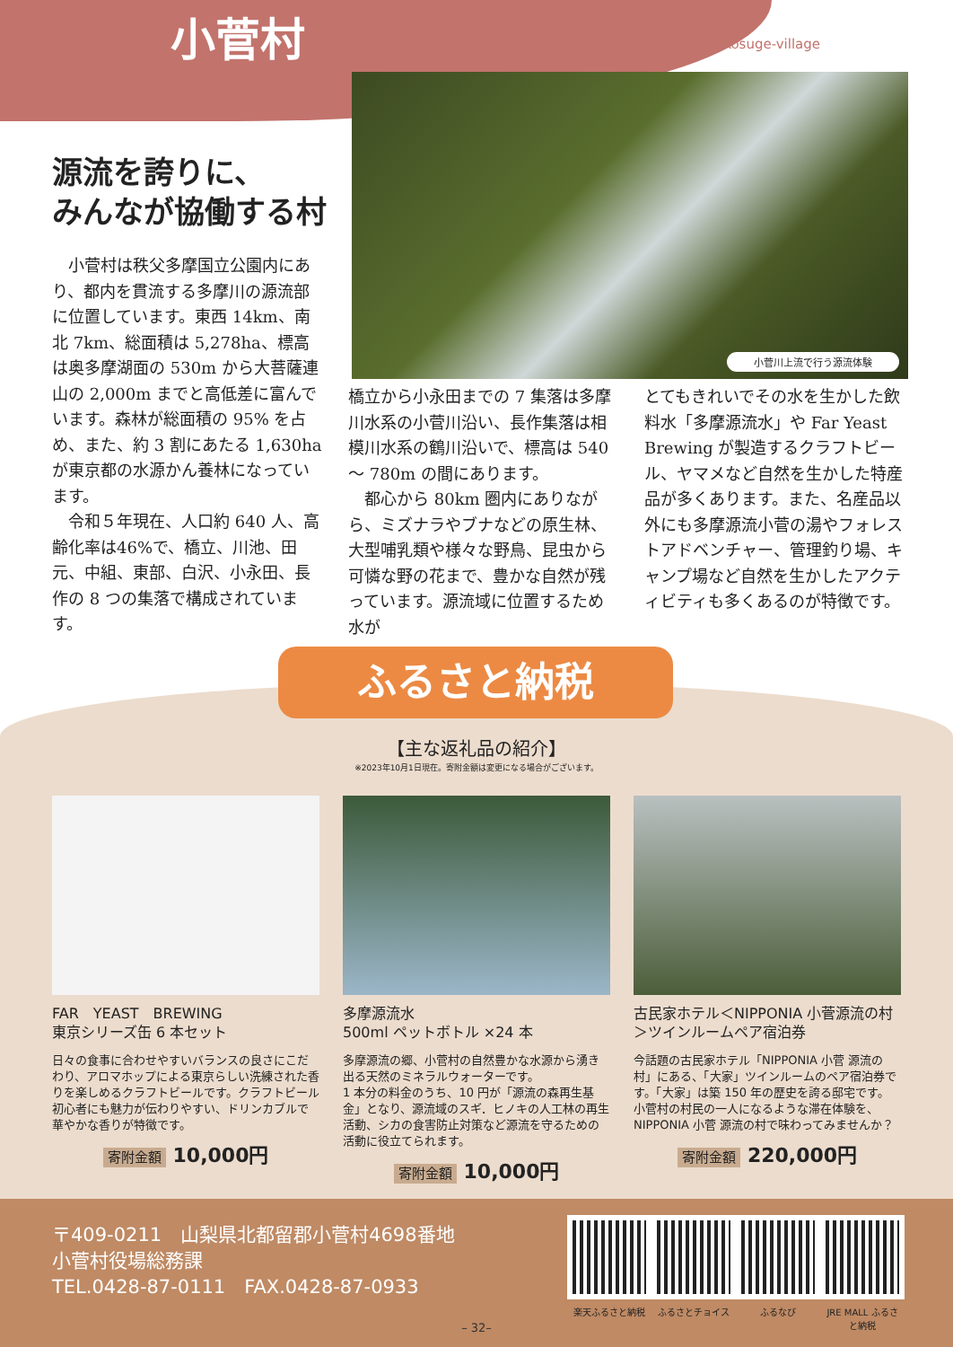小菅村
Kosuge-village
源流を誇りに、
みんなが協働する村
小菅川上流で行う源流体験
　小菅村は秩父多摩国立公園内にあり、都内を貫流する多摩川の源流部に位置しています。東西 14km、南北 7km、総面積は 5,278ha、標高は奥多摩湖面の 530m から大菩薩連山の 2,000m までと高低差に富んでいます。森林が総面積の 95% を占め、また、約 3 割にあたる 1,630ha が東京都の水源かん養林になっています。
　令和５年現在、人口約 640 人、高齢化率は46%で、橋立、川池、田元、中組、東部、白沢、小永田、長作の 8 つの集落で構成されています。
橋立から小永田までの 7 集落は多摩川水系の小菅川沿い、長作集落は相模川水系の鶴川沿いで、標高は 540 ～ 780m の間にあります。
　都心から 80km 圏内にありながら、ミズナラやブナなどの原生林、大型哺乳類や様々な野鳥、昆虫から可憐な野の花まで、豊かな自然が残っています。源流域に位置するため水が
とてもきれいでその水を生かした飲料水「多摩源流水」や Far Yeast Brewing が製造するクラフトビール、ヤマメなど自然を生かした特産品が多くあります。また、名産品以外にも多摩源流小菅の湯やフォレストアドベンチャー、管理釣り場、キャンプ場など自然を生かしたアクティビティも多くあるのが特徴です。
ふるさと納税
【主な返礼品の紹介】
※2023年10月1日現在。寄附金額は変更になる場合がございます。
FAR　YEAST　BREWING
東京シリーズ缶 6 本セット
日々の食事に合わせやすいバランスの良さにこだわり、アロマホップによる東京らしい洗練された香りを楽しめるクラフトビールです。クラフトビール初心者にも魅力が伝わりやすい、ドリンカブルで華やかな香りが特徴です。
寄附金額 10,000円
多摩源流水
500ml ペットボトル ×24 本
多摩源流の郷、小菅村の自然豊かな水源から湧き出る天然のミネラルウォーターです。
1 本分の料金のうち、10 円が「源流の森再生基金」となり、源流域のスギ．ヒノキの人工林の再生活動、シカの食害防止対策など源流を守るための活動に役立てられます。
寄附金額 10,000円
古民家ホテル＜NIPPONIA 小菅源流の村＞ツインルームペア宿泊券
今話題の古民家ホテル「NIPPONIA 小菅 源流の村」にある、「大家」ツインルームのペア宿泊券です。「大家」は築 150 年の歴史を誇る邸宅です。小菅村の村民の一人になるような滞在体験を、NIPPONIA 小菅 源流の村で味わってみませんか？
寄附金額 220,000円
〒409-0211　山梨県北都留郡小菅村4698番地
小菅村役場総務課
TEL.0428-87-0111　FAX.0428-87-0933
楽天ふるさと納税 ふるさとチョイス ふるなび JRE MALL ふるさと納税
– 32–